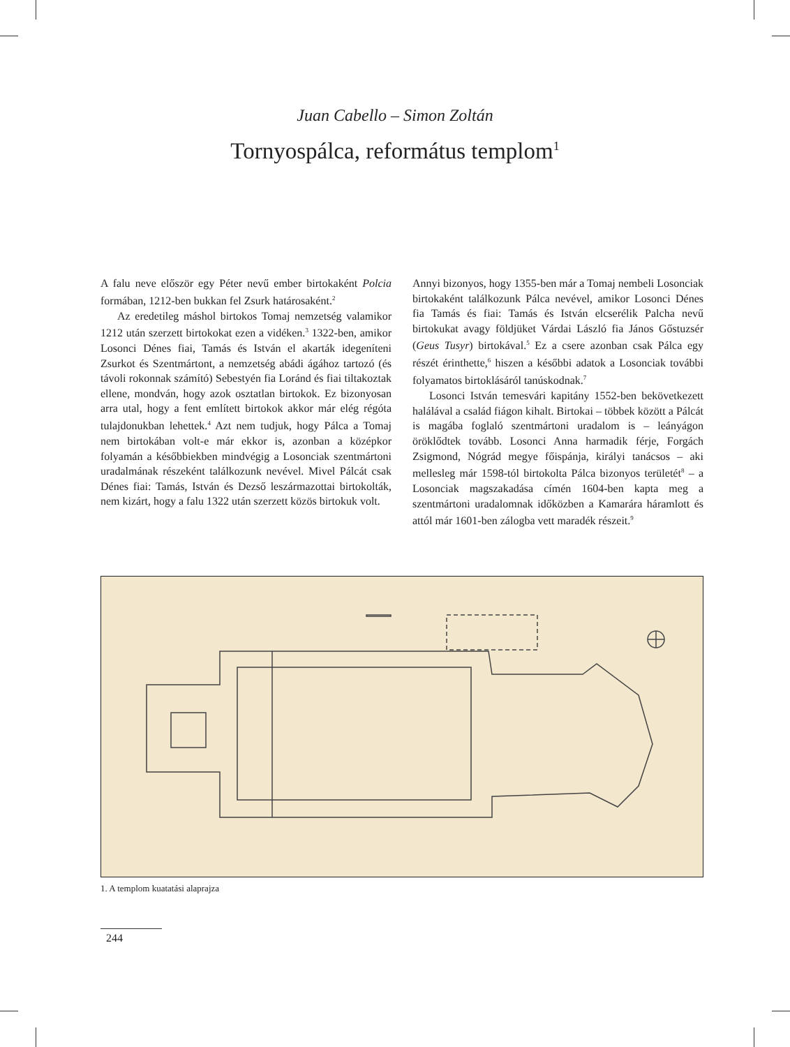Juan Cabello – Simon Zoltán
Tornyospálca, református templom<sup>1</sup>
A falu neve először egy Péter nevű ember birtokaként Polcia formában, 1212-ben bukkan fel Zsurk határosaként.<sup>2</sup>
Az eredetileg máshol birtokos Tomaj nemzetség valamikor 1212 után szerzett birtokokat ezen a vidéken.<sup>3</sup> 1322-ben, amikor Losonci Dénes fiai, Tamás és István el akarták idegeníteni Zsurkot és Szentmártont, a nemzetség abádi ágához tartozó (és távoli rokonnak számító) Sebestyén fia Loránd és fiai tiltakoztak ellene, mondván, hogy azok osztatlan birtokok. Ez bizonyosan arra utal, hogy a fent említett birtokok akkor már elég régóta tulajdonukban lehettek.<sup>4</sup> Azt nem tudjuk, hogy Pálca a Tomaj nem birtokában volt-e már ekkor is, azonban a középkor folyamán a későbbiekben mindvégig a Losonciak szentmártoni uradalmának részeként találkozunk nevével. Mivel Pálcát csak Dénes fiai: Tamás, István és Dezső leszármazottai birtokolták, nem kizárt, hogy a falu 1322 után szerzett közös birtokuk volt.
Annyi bizonyos, hogy 1355-ben már a Tomaj nembeli Losonciak birtokaként találkozunk Pálca nevével, amikor Losonci Dénes fia Tamás és fiai: Tamás és István elcserélik Palcha nevű birtokukat avagy földjüket Várdai László fia János Gőstuzsér (Geus Tusyr) birtokával.<sup>5</sup> Ez a csere azonban csak Pálca egy részét érinthette,<sup>6</sup> hiszen a későbbi adatok a Losonciak további folyamatos birtoklásáról tanúskodnak.<sup>7</sup>
Losonci István temesvári kapitány 1552-ben bekövetkezett halálával a család fiágon kihalt. Birtokai – többek között a Pálcát is magába foglaló szentmártoni uradalom is – leányágon öröklődtek tovább. Losonci Anna harmadik férje, Forgách Zsigmond, Nógrád megye főispánja, királyi tanácsos – aki mellesleg már 1598-tól birtokolta Pálca bizonyos területét<sup>8</sup> – a Losonciak magszakadása címén 1604-ben kapta meg a szentmártoni uradalomnak időközben a Kamarára háramlott és attól már 1601-ben zálogba vett maradék részeit.<sup>9</sup>
1. A templom kuatatási alaprajza
244